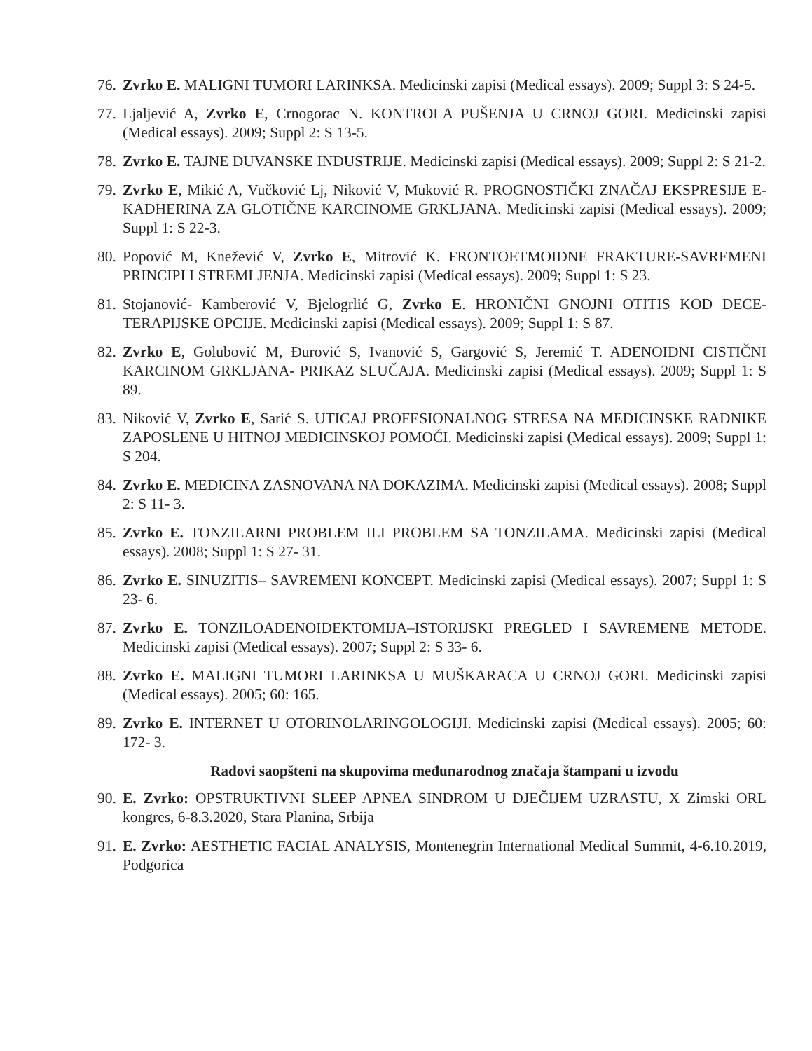76. Zvrko E. MALIGNI TUMORI LARINKSA. Medicinski zapisi (Medical essays). 2009; Suppl 3: S 24-5.
77. Ljaljević A, Zvrko E, Crnogorac N. KONTROLA PUŠENJA U CRNOJ GORI. Medicinski zapisi (Medical essays). 2009; Suppl 2: S 13-5.
78. Zvrko E. TAJNE DUVANSKE INDUSTRIJE. Medicinski zapisi (Medical essays). 2009; Suppl 2: S 21-2.
79. Zvrko E, Mikić A, Vučković Lj, Niković V, Muković R. PROGNOSTIČKI ZNAČAJ EKSPRESIJE E-KADHERINA ZA GLOTIČNE KARCINOME GRKLJANA. Medicinski zapisi (Medical essays). 2009; Suppl 1: S 22-3.
80. Popović M, Knežević V, Zvrko E, Mitrović K. FRONTOETMOIDNE FRAKTURE-SAVREMENI PRINCIPI I STREMLJENJA. Medicinski zapisi (Medical essays). 2009; Suppl 1: S 23.
81. Stojanović- Kamberović V, Bjelogrlić G, Zvrko E. HRONIČNI GNOJNI OTITIS KOD DECE-TERAPIJSKE OPCIJE. Medicinski zapisi (Medical essays). 2009; Suppl 1: S 87.
82. Zvrko E, Golubović M, Đurović S, Ivanović S, Gargović S, Jeremić T. ADENOIDNI CISTIČNI KARCINOM GRKLJANA- PRIKAZ SLUČAJA. Medicinski zapisi (Medical essays). 2009; Suppl 1: S 89.
83. Niković V, Zvrko E, Sarić S. UTICAJ PROFESIONALNOG STRESA NA MEDICINSKE RADNIKE ZAPOSLENE U HITNOJ MEDICINSKOJ POMOĆI. Medicinski zapisi (Medical essays). 2009; Suppl 1: S 204.
84. Zvrko E. MEDICINA ZASNOVANA NA DOKAZIMA. Medicinski zapisi (Medical essays). 2008; Suppl 2: S 11- 3.
85. Zvrko E. TONZILARNI PROBLEM ILI PROBLEM SA TONZILAMA. Medicinski zapisi (Medical essays). 2008; Suppl 1: S 27- 31.
86. Zvrko E. SINUZITIS– SAVREMENI KONCEPT. Medicinski zapisi (Medical essays). 2007; Suppl 1: S 23- 6.
87. Zvrko E. TONZILOADENOIDEKTOMIJA–ISTORIJSKI PREGLED I SAVREMENE METODE. Medicinski zapisi (Medical essays). 2007; Suppl 2: S 33- 6.
88. Zvrko E. MALIGNI TUMORI LARINKSA U MUŠKARACA U CRNOJ GORI. Medicinski zapisi (Medical essays). 2005; 60: 165.
89. Zvrko E. INTERNET U OTORINOLARINGOLOGIJI. Medicinski zapisi (Medical essays). 2005; 60: 172- 3.
Radovi saopšteni na skupovima međunarodnog značaja štampani u izvodu
90. E. Zvrko: OPSTRUKTIVNI SLEEP APNEA SINDROM U DJEČIJEM UZRASTU, X Zimski ORL kongres, 6-8.3.2020, Stara Planina, Srbija
91. E. Zvrko: AESTHETIC FACIAL ANALYSIS, Montenegrin International Medical Summit, 4-6.10.2019, Podgorica